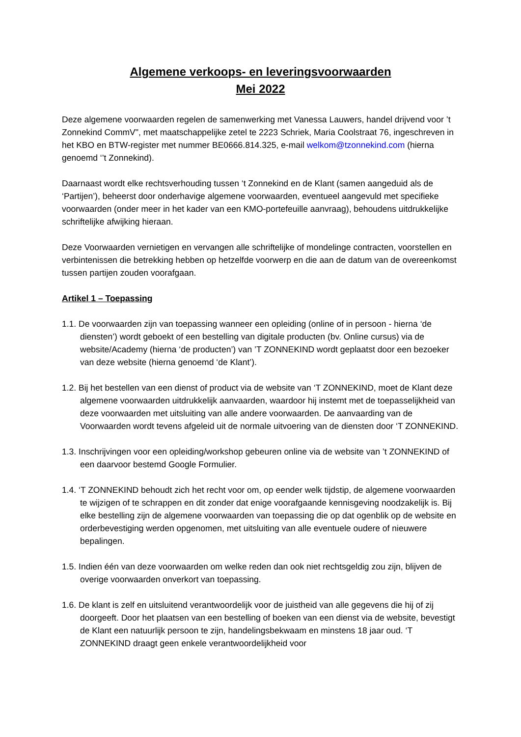Algemene verkoops- en leveringsvoorwaarden
Mei 2022
Deze algemene voorwaarden regelen de samenwerking met Vanessa Lauwers, handel drijvend voor ’t Zonnekind CommV", met maatschappelijke zetel te 2223 Schriek, Maria Coolstraat 76, ingeschreven in het KBO en BTW-register met nummer BE0666.814.325, e-mail welkom@tzonnekind.com (hierna genoemd ‘’t Zonnekind).
Daarnaast wordt elke rechtsverhouding tussen ‘t Zonnekind en de Klant (samen aangeduid als de ‘Partijen’), beheerst door onderhavige algemene voorwaarden, eventueel aangevuld met specifieke voorwaarden (onder meer in het kader van een KMO-portefeuille aanvraag), behoudens uitdrukkelijke schriftelijke afwijking hieraan.
Deze Voorwaarden vernietigen en vervangen alle schriftelijke of mondelinge contracten, voorstellen en verbintenissen die betrekking hebben op hetzelfde voorwerp en die aan de datum van de overeenkomst tussen partijen zouden voorafgaan.
Artikel 1 – Toepassing
1.1. De voorwaarden zijn van toepassing wanneer een opleiding (online of in persoon - hierna ‘de diensten’) wordt geboekt of een bestelling van digitale producten (bv. Online cursus) via de website/Academy (hierna ‘de producten’) van ’T ZONNEKIND wordt geplaatst door een bezoeker van deze website (hierna genoemd ‘de Klant’).
1.2. Bij het bestellen van een dienst of product via de website van ‘T ZONNEKIND, moet de Klant deze algemene voorwaarden uitdrukkelijk aanvaarden, waardoor hij instemt met de toepasselijkheid van deze voorwaarden met uitsluiting van alle andere voorwaarden. De aanvaarding van de Voorwaarden wordt tevens afgeleid uit de normale uitvoering van de diensten door ‘T ZONNEKIND.
1.3. Inschrijvingen voor een opleiding/workshop gebeuren online via de website van ’t ZONNEKIND of een daarvoor bestemd Google Formulier.
1.4. ‘T ZONNEKIND behoudt zich het recht voor om, op eender welk tijdstip, de algemene voorwaarden te wijzigen of te schrappen en dit zonder dat enige voorafgaande kennisgeving noodzakelijk is. Bij elke bestelling zijn de algemene voorwaarden van toepassing die op dat ogenblik op de website en orderbevestiging werden opgenomen, met uitsluiting van alle eventuele oudere of nieuwere bepalingen.
1.5. Indien één van deze voorwaarden om welke reden dan ook niet rechtsgeldig zou zijn, blijven de overige voorwaarden onverkort van toepassing.
1.6. De klant is zelf en uitsluitend verantwoordelijk voor de juistheid van alle gegevens die hij of zij doorgeeft. Door het plaatsen van een bestelling of boeken van een dienst via de website, bevestigt de Klant een natuurlijk persoon te zijn, handelingsbekwaam en minstens 18 jaar oud. ‘T ZONNEKIND draagt geen enkele verantwoordelijkheid voor